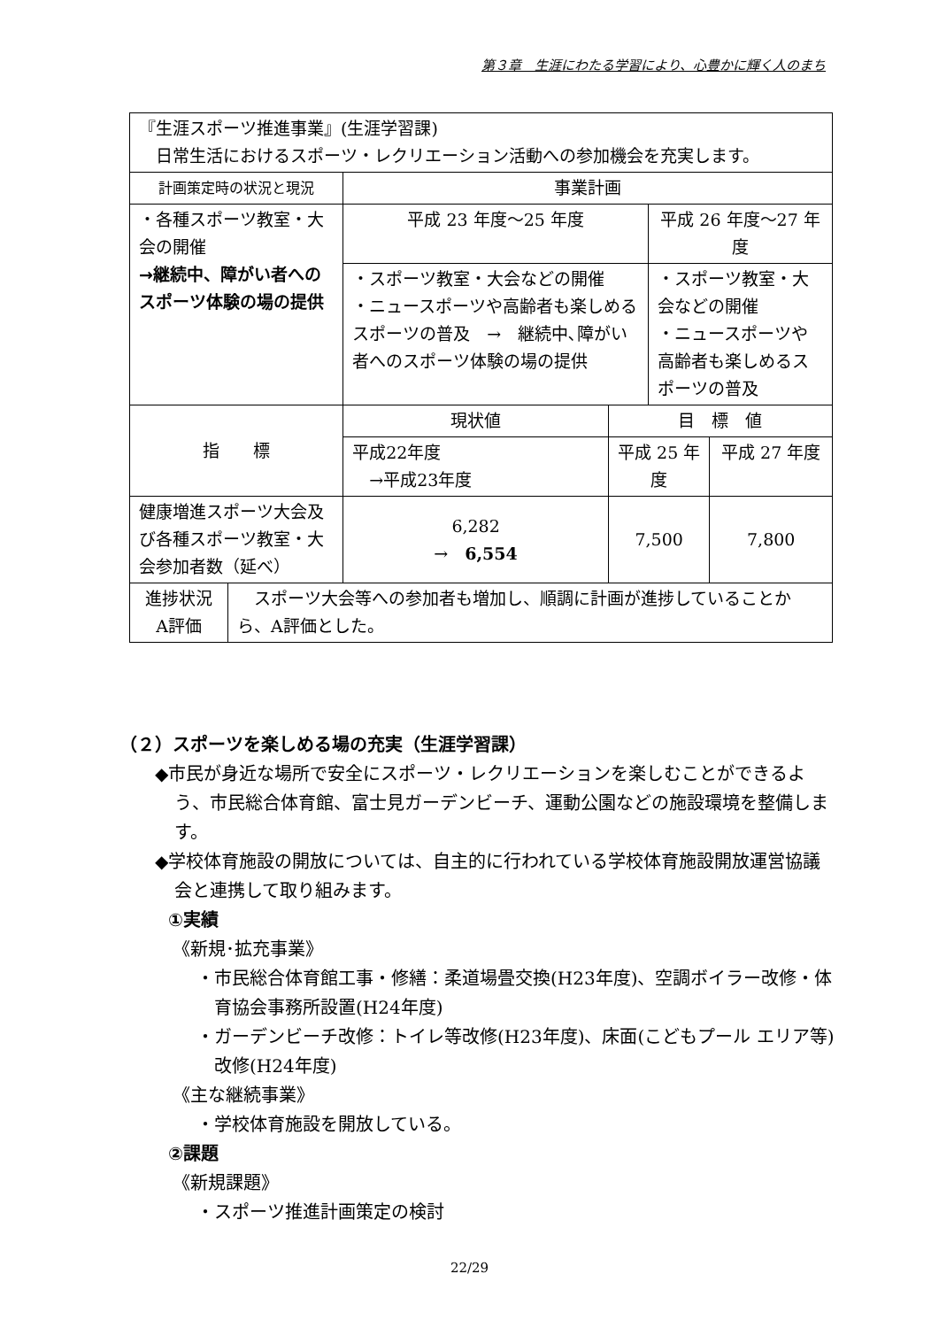第３章　生涯にわたる学習により、心豊かに輝く人のまち
| 『生涯スポーツ推進事業』(生涯学習課) 日常生活におけるスポーツ・レクリエーション活動への参加機会を充実します。 | | | | | |
| 計画策定時の状況と現況 | | 事業計画 | | | |
| ・各種スポーツ教室・大会の開催 →継続中、障がい者へのスポーツ体験の場の提供 | | 平成 23 年度～25 年度 | | 平成 26 年度～27 年度 | |
| | | ・スポーツ教室・大会などの開催 ・ニュースポーツや高齢者も楽しめるスポーツの普及 → 継続中､障がい者へのスポーツ体験の場の提供 | | ・スポーツ教室・大会などの開催 ・ニュースポーツや高齢者も楽しめるスポーツの普及 | |
| 指 標 | | 現状値 | 目 標 値 | | |
| | | 平成22年度 →平成23年度 | 平成 25 年度 | | 平成 27 年度 |
| 健康増進スポーツ大会及び各種スポーツ教室・大会参加者数（延べ） | | 6,282 → 6,554 | 7,500 | | 7,800 |
| 進捗状況 A評価 | スポーツ大会等への参加者も増加し、順調に計画が進捗していることから、A評価とした。 | | | | |
（２）スポーツを楽しめる場の充実（生涯学習課）
◆市民が身近な場所で安全にスポーツ・レクリエーションを楽しむことができるよう、市民総合体育館、富士見ガーデンビーチ、運動公園などの施設環境を整備します。
◆学校体育施設の開放については、自主的に行われている学校体育施設開放運営協議会と連携して取り組みます。
①実績
《新規･拡充事業》
・市民総合体育館工事・修繕：柔道場畳交換(H23年度)、空調ボイラー改修・体育協会事務所設置(H24年度)
・ガーデンビーチ改修：トイレ等改修(H23年度)、床面(こどもプール エリア等)改修(H24年度)
《主な継続事業》
・学校体育施設を開放している。
②課題
《新規課題》
・スポーツ推進計画策定の検討
22/29